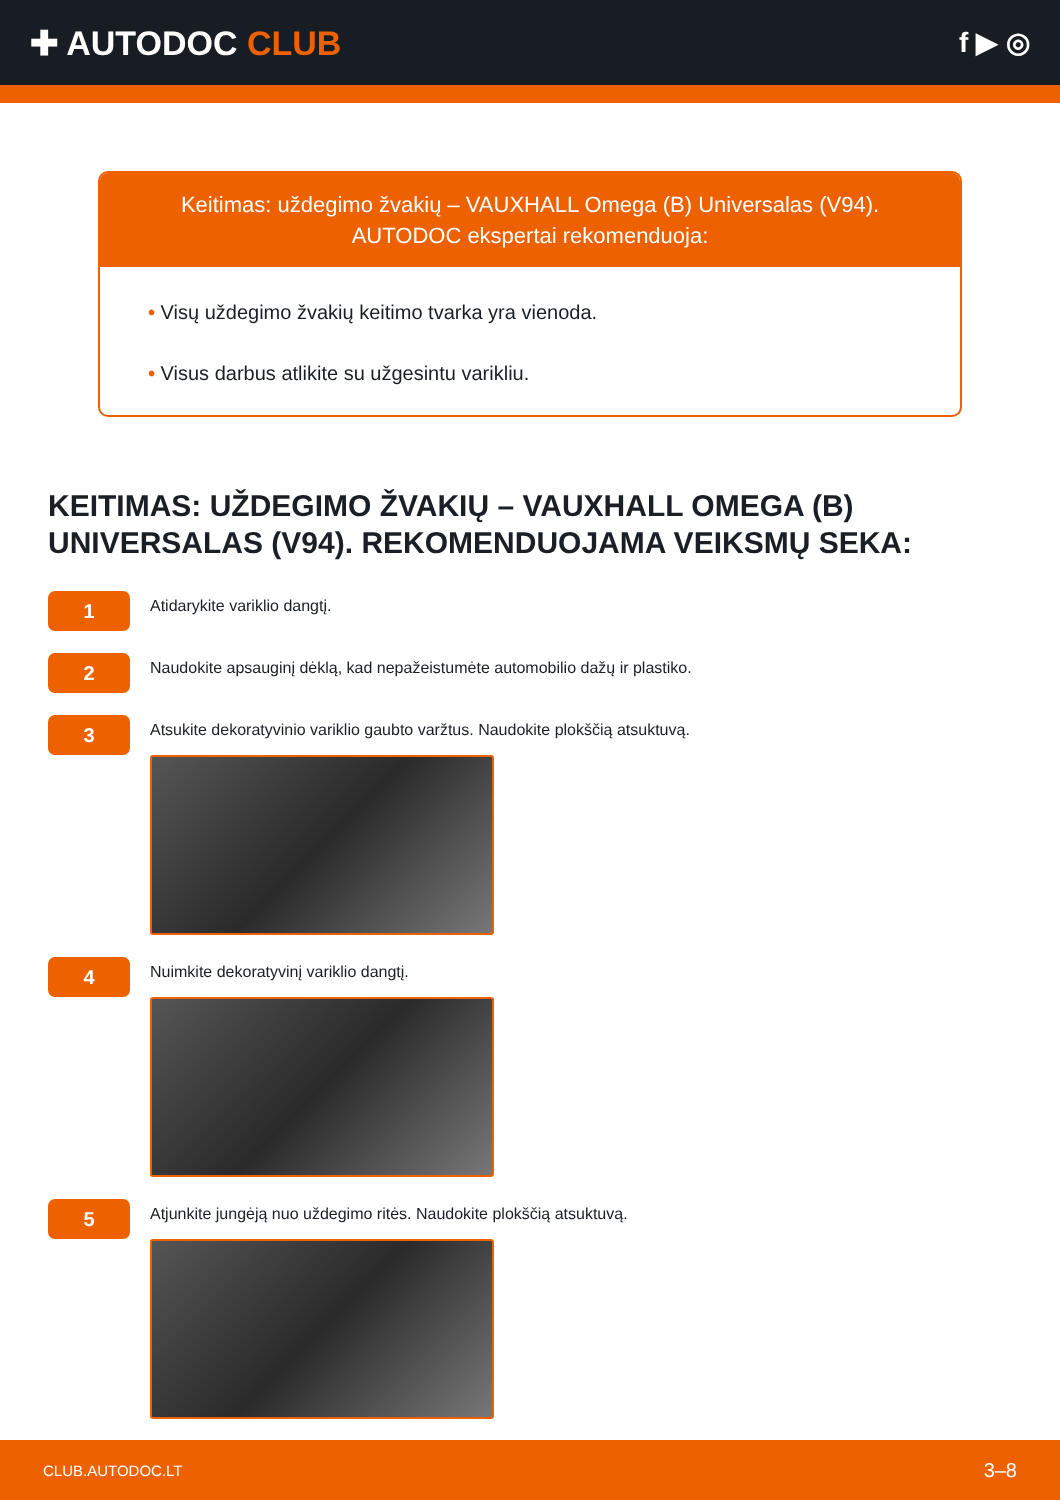✚ AUTODOC CLUB
f ▶ ◎
Keitimas: uždegimo žvakių – VAUXHALL Omega (B) Universalas (V94). AUTODOC ekspertai rekomenduoja:
• Visų uždegimo žvakių keitimo tvarka yra vienoda.
• Visus darbus atlikite su užgesintu varikliu.
KEITIMAS: UŽDEGIMO ŽVAKIŲ – VAUXHALL OMEGA (B) UNIVERSALAS (V94). REKOMENDUOJAMA VEIKSMŲ SEKA:
1
Atidarykite variklio dangtį.
2
Naudokite apsauginį dėklą, kad nepažeistumėte automobilio dažų ir plastiko.
3
Atsukite dekoratyvinio variklio gaubto varžtus. Naudokite plokščią atsuktuvą.
4
Nuimkite dekoratyvinį variklio dangtį.
5
Atjunkite jungėją nuo uždegimo ritės. Naudokite plokščią atsuktuvą.
CLUB.AUTODOC.LT 3–8